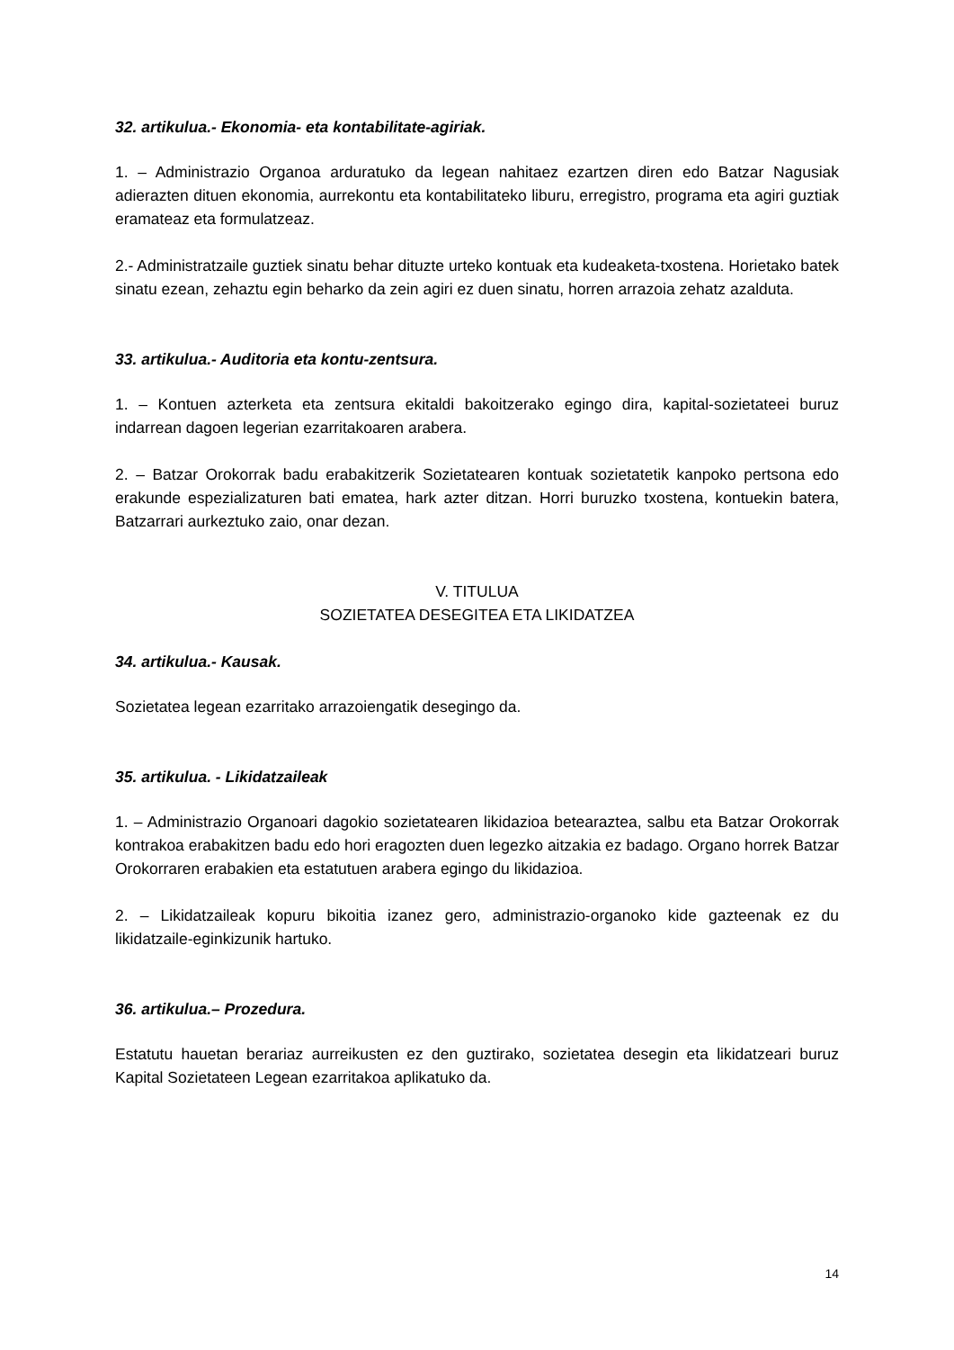32. artikulua.- Ekonomia- eta kontabilitate-agiriak.
1. – Administrazio Organoa arduratuko da legean nahitaez ezartzen diren edo Batzar Nagusiak adierazten dituen ekonomia, aurrekontu eta kontabilitateko liburu, erregistro, programa eta agiri guztiak eramateaz eta formulatzeaz.
2.- Administratzaile guztiek sinatu behar dituzte urteko kontuak eta kudeaketa-txostena. Horietako batek sinatu ezean, zehaztu egin beharko da zein agiri ez duen sinatu, horren arrazoia zehatz azalduta.
33. artikulua.- Auditoria eta kontu-zentsura.
1. – Kontuen azterketa eta zentsura ekitaldi bakoitzerako egingo dira, kapital-sozietateei buruz indarrean dagoen legerian ezarritakoaren arabera.
2. – Batzar Orokorrak badu erabakitzerik Sozietatearen kontuak sozietatetik kanpoko pertsona edo erakunde espezializaturen bati ematea, hark azter ditzan. Horri buruzko txostena, kontuekin batera, Batzarrari aurkeztuko zaio, onar dezan.
V. TITULUA
SOZIETATEA DESEGITEA ETA LIKIDATZEA
34. artikulua.- Kausak.
Sozietatea legean ezarritako arrazoiengatik desegingo da.
35. artikulua. - Likidatzaileak
1. – Administrazio Organoari dagokio sozietatearen likidazioa betearaztea, salbu eta Batzar Orokorrak kontrakoa erabakitzen badu edo hori eragozten duen legezko aitzakia ez badago. Organo horrek Batzar Orokorraren erabakien eta estatutuen arabera egingo du likidazioa.
2. – Likidatzaileak kopuru bikoitia izanez gero, administrazio-organoko kide gazteenak ez du likidatzaile-eginkizunik hartuko.
36. artikulua.– Prozedura.
Estatutu hauetan berariaz aurreikusten ez den guztirako, sozietatea desegin eta likidatzeari buruz Kapital Sozietateen Legean ezarritakoa aplikatuko da.
14